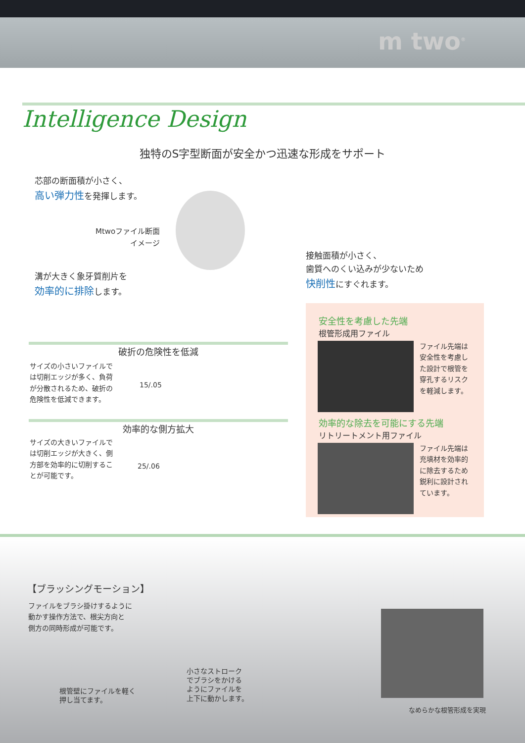m two<sup>®</sup>
Intelligence Design
独特のS字型断面が安全かつ迅速な形成をサポート
芯部の断面積が小さく、
高い弾力性を発揮します。
Mtwoファイル断面
イメージ
溝が大きく象牙質削片を
効率的に排除します。
接触面積が小さく、
歯質へのくい込みが少ないため
快削性にすぐれます。
破折の危険性を低減
サイズの小さいファイルでは切削エッジが多く、負荷が分散されるため、破折の危険性を低減できます。
15/.05
効率的な側方拡大
サイズの大きいファイルでは切削エッジが大きく、側方部を効率的に切削することが可能です。
25/.06
安全性を考慮した先端
根管形成用ファイル
ファイル先端は安全性を考慮した設計で根管を穿孔するリスクを軽減します。
効率的な除去を可能にする先端
リトリートメント用ファイル
ファイル先端は充填材を効率的に除去するため鋭利に設計されています。
【ブラッシングモーション】
ファイルをブラシ掛けするように
動かす操作方法で、根尖方向と
側方の同時形成が可能です。
根管壁にファイルを軽く
押し当てます。
小さなストローク
でブラシをかける
ようにファイルを
上下に動かします。
なめらかな根管形成を実現